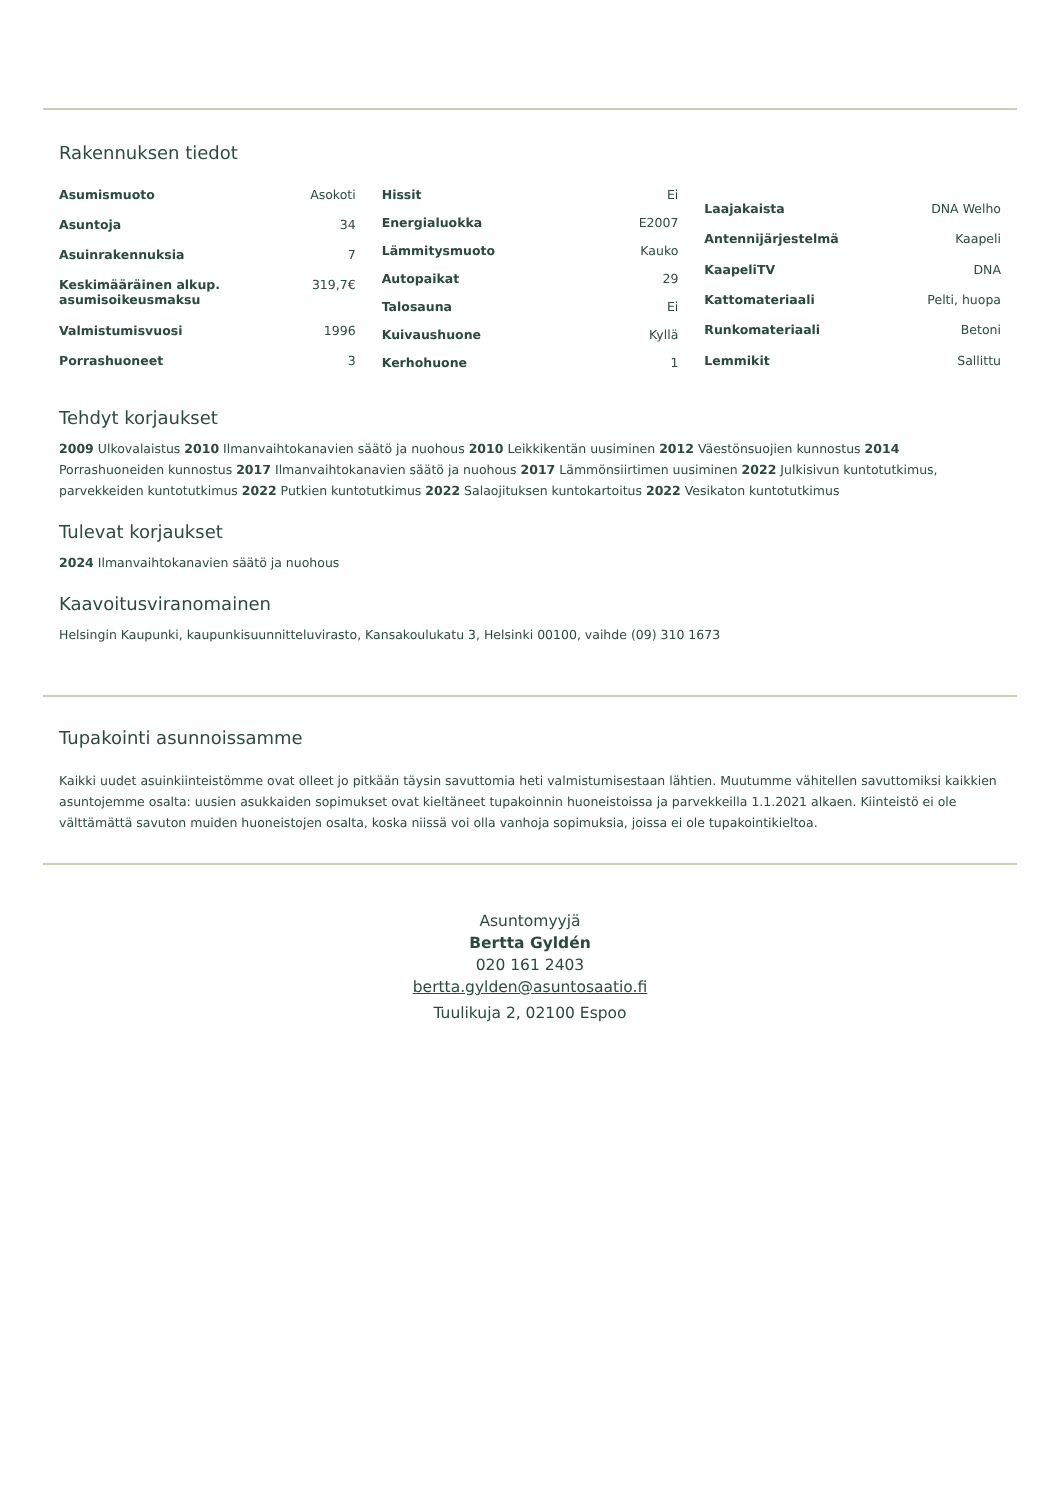Rakennuksen tiedot
| Asumismuoto | Asokoti |
| Asuntoja | 34 |
| Asuinrakennuksia | 7 |
| Keskimääräinen alkup. asumisoikeusmaksu | 319,7€ |
| Valmistumisvuosi | 1996 |
| Porrashuoneet | 3 |
| Hissit | Ei |
| Energialuokka | E2007 |
| Lämmitysmuoto | Kauko |
| Autopaikat | 29 |
| Talosauna | Ei |
| Kuivaushuone | Kyllä |
| Kerhohuone | 1 |
| Laajakaista | DNA Welho |
| Antennijärjestelmä | Kaapeli |
| KaapeliTV | DNA |
| Kattomateriaali | Pelti, huopa |
| Runkomateriaali | Betoni |
| Lemmikit | Sallittu |
Tehdyt korjaukset
2009 Ulkovalaistus 2010 Ilmanvaihtokanavien säätö ja nuohous 2010 Leikkikentän uusiminen 2012 Väestönsuojien kunnostus 2014 Porrashuoneiden kunnostus 2017 Ilmanvaihtokanavien säätö ja nuohous 2017 Lämmönsiirtimen uusiminen 2022 Julkisivun kuntotutkimus, parvekkeiden kuntotutkimus 2022 Putkien kuntotutkimus 2022 Salaojituksen kuntokartoitus 2022 Vesikaton kuntotutkimus
Tulevat korjaukset
2024 Ilmanvaihtokanavien säätö ja nuohous
Kaavoitusviranomainen
Helsingin Kaupunki, kaupunkisuunnitteluvirasto, Kansakoulukatu 3, Helsinki 00100, vaihde (09) 310 1673
Tupakointi asunnoissamme
Kaikki uudet asuinkiinteistömme ovat olleet jo pitkään täysin savuttomia heti valmistumisestaan lähtien. Muutumme vähitellen savuttomiksi kaikkien asuntojemme osalta: uusien asukkaiden sopimukset ovat kieltäneet tupakoinnin huoneistoissa ja parvekkeilla 1.1.2021 alkaen. Kiinteistö ei ole välttämättä savuton muiden huoneistojen osalta, koska niissä voi olla vanhoja sopimuksia, joissa ei ole tupakointikieltoa.
Asuntomyyjä
Bertta Gyldén
020 161 2403
bertta.gylden@asuntosaatio.fi
Tuulikuja 2, 02100 Espoo